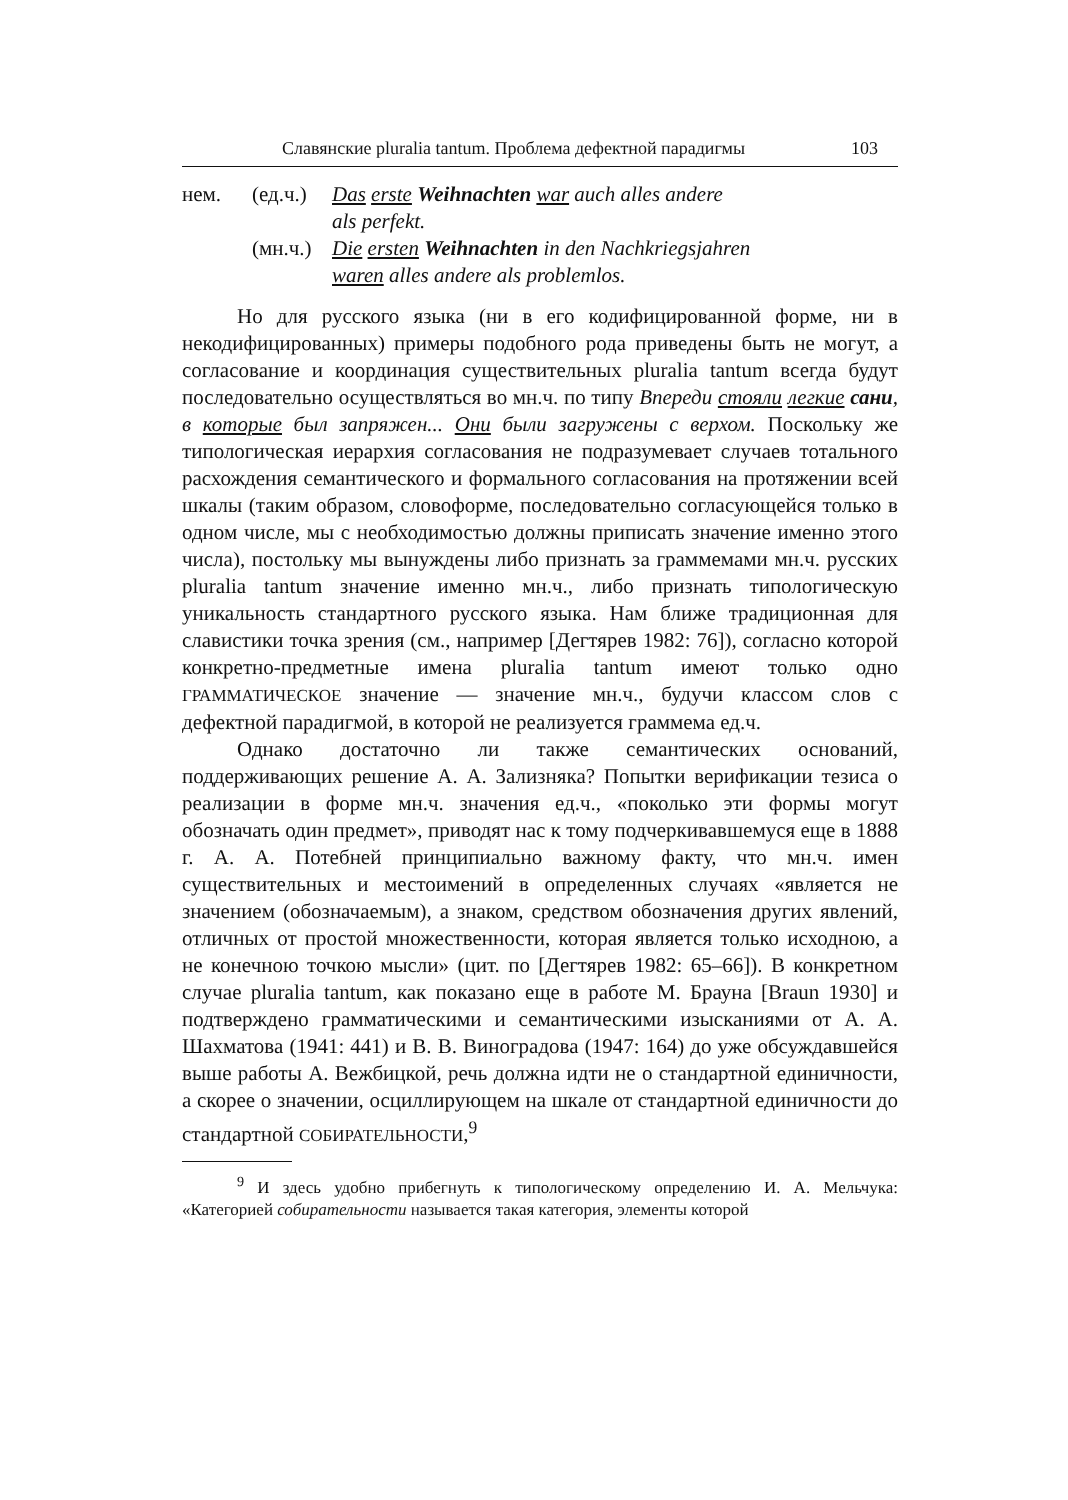Славянские pluralia tantum. Проблема дефектной парадигмы 103
нем.
(ед.ч.)
Das erste Weihnachten war auch alles andere
als perfekt.
(мн.ч.)
Die ersten Weihnachten in den Nachkriegsjahren
waren alles andere als problemlos.
Но для русского языка (ни в его кодифицированной форме, ни в некодифицированных) примеры подобного рода приведены быть не могут, а согласование и координация существительных pluralia tantum всегда будут последовательно осуществляться во мн.ч. по типу Впереди стояли легкие сани, в которые был запряжен... Они были загружены с верхом. Поскольку же типологическая иерархия согласования не подразумевает случаев тотального расхождения семантического и формального согласования на протяжении всей шкалы (таким образом, словоформе, последовательно согласующейся только в одном числе, мы с необходимостью должны приписать значение именно этого числа), постольку мы вынуждены либо признать за граммемами мн.ч. русских pluralia tantum значение именно мн.ч., либо признать типологическую уникальность стандартного русского языка. Нам ближе традиционная для славистики точка зрения (см., например [Дегтярев 1982: 76]), согласно которой конкретно-предметные имена pluralia tantum имеют только одно ГРАММАТИЧЕСКОЕ значение — значение мн.ч., будучи классом слов с дефектной парадигмой, в которой не реализуется граммема ед.ч.
Однако достаточно ли также семантических оснований, поддерживающих решение А. А. Зализняка? Попытки верификации тезиса о реализации в форме мн.ч. значения ед.ч., «поколько эти формы могут обозначать один предмет», приводят нас к тому подчеркивавшемуся еще в 1888 г. А. А. Потебней принципиально важному факту, что мн.ч. имен существительных и местоимений в определенных случаях «является не значением (обозначаемым), а знаком, средством обозначения других явлений, отличных от простой множественности, которая является только исходною, а не конечною точкою мысли» (цит. по [Дегтярев 1982: 65–66]). В конкретном случае pluralia tantum, как показано еще в работе М. Брауна [Braun 1930] и подтверждено грамматическими и семантическими изысканиями от А. А. Шахматова (1941: 441) и В. В. Виноградова (1947: 164) до уже обсуждавшейся выше работы А. Вежбицкой, речь должна идти не о стандартной единичности, а скорее о значении, осциллирующем на шкале от стандартной единичности до стандартной СОБИРАТЕЛЬНОСТИ,<sup>9</sup>
<sup>9</sup> И здесь удобно прибегнуть к типологическому определению И. А. Мельчука: «Категорией собирательности называется такая категория, элементы которой